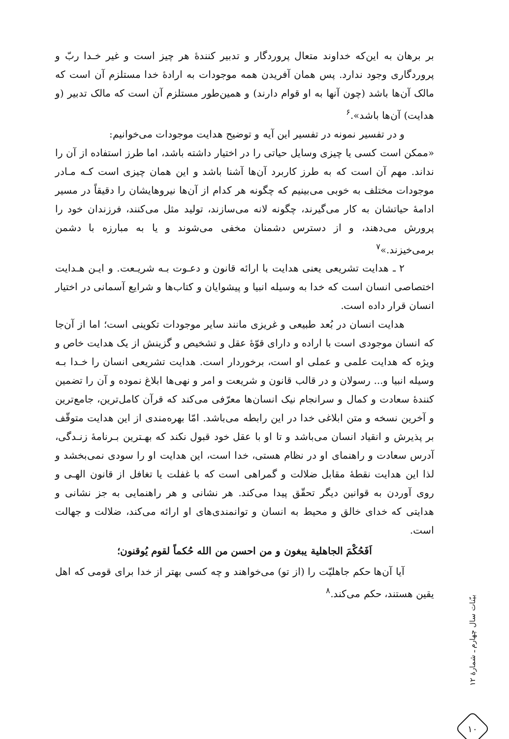بر برهان به این‌که خداوند متعال پروردگار و تدبیر کنندهٔ هر چیز است و غیر خـدا ربّ و پروردگاری وجود ندارد. پس همان آفریدن همه موجودات به ارادهٔ خدا مستلزم آن است که مالک آن‌ها باشد (چون آنها به او قوام دارند) و همین‌طور مستلزم آن است که مالک تدبیر (و هدایت) آن‌ها باشد».<sup>۶</sup>
و در تفسیر نمونه در تفسیر این آیه و توضیح هدایت موجودات می‌خوانیم:
«ممکن است کسی یا چیزی وسایل حیاتی را در اختیار داشته باشد، اما طرز استفاده از آن را نداند. مهم آن است که به طرز کاربرد آن‌ها آشنا باشد و این همان چیزی است کـه مـادر موجودات مختلف به خوبی می‌بینیم که چگونه هر کدام از آن‌ها نیروهایشان را دقیقاً در مسیر ادامهٔ حیاتشان به کار می‌گیرند، چگونه لانه می‌سازند، تولید مثل می‌کنند، فرزندان خود را پرورش می‌دهند، و از دسترس دشمنان مخفی می‌شوند و یا به مبارزه با دشمن برمی‌خیزند.»<sup>۷</sup>
۲ ـ هدایت تشریعی یعنی هدایت با ارائه قانون و دعـوت بـه شریـعت. و ایـن هـدایت اختصاصی انسان است که خدا به وسیله انبیا و پیشوایان و کتاب‌ها و شرایع آسمانی در اختیار انسان قرار داده است.
هدایت انسان در بُعد طبیعی و غریزی مانند سایر موجودات تکوینی است؛ اما از آن‌جا که انسان موجودی است با اراده و دارای قوّهٔ عقل و تشخیص و گزینش از یک هدایت خاص و ویژه که هدایت علمی و عملی او است، برخوردار است. هدایت تشریعی انسان را خـدا بـه وسیله انبیا و... رسولان و در قالب قانون و شریعت و امر و نهی‌ها ابلاغ نموده و آن را تضمین کنندهٔ سعادت و کمال و سرانجام نیک انسان‌ها معرّفی می‌کند که قرآن کامل‌ترین، جامع‌ترین و آخرین نسخه و متن ابلاغی خدا در این رابطه می‌باشد. امّا بهره‌مندی از این هدایت متوقّف بر پذیرش و انقیاد انسان می‌باشد و تا او با عقل خود قبول نکند که بهـترین بـرنامهٔ زنـدگی، آدرس سعادت و راهنمای او در نظام هستی، خدا است، این هدایت او را سودی نمی‌بخشد و لذا این هدایت نقطهٔ مقابل ضلالت و گمراهی است که با غفلت یا تغافل از قانون الهـی و روی آوردن به قوانین دیگر تحقّق پیدا می‌کند. هر نشانی و هر راهنمایی به جز نشانی و هدایتی که خدای خالق و محیط به انسان و توانمندی‌های او ارائه می‌کند، ضلالت و جهالت است.
اَفَحُکْمَ الجاهلیة یبغون و من احسن من الله حُکماً لقوم یُوقنون؛
آیا آن‌ها حکم جاهلیّت را (از تو) می‌خواهند و چه کسی بهتر از خدا برای قومی که اهل یقین هستند، حکم می‌کند.<sup>۸</sup>
بیّنات سال چهارم ـ شمارهٔ ۱۲
۱۰